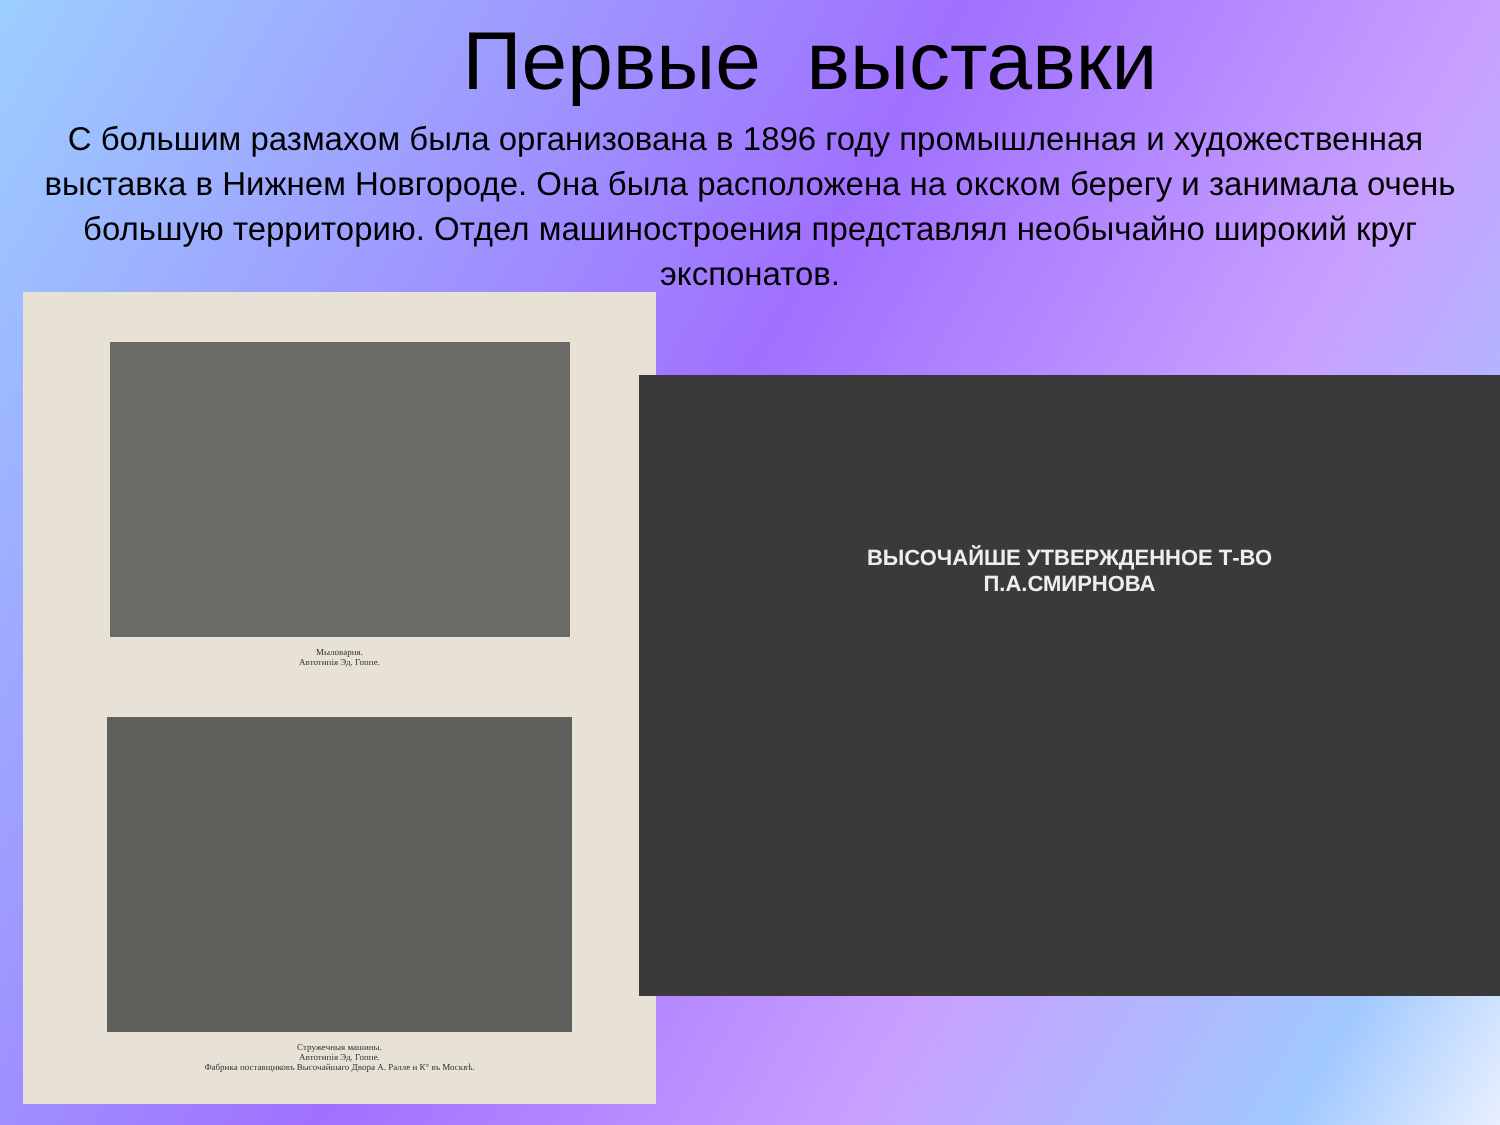Первые выставки
С большим размахом была организована в 1896 году промышленная и художественная выставка в Нижнем Новгороде. Она была расположена на окском берегу и занимала очень большую территорию. Отдел машиностроения представлял необычайно широкий круг экспонатов.
Мыловарня.
Автотипія Эд. Гоппе.
Стружечныя машины.
Автотипія Эд. Гоппе.
Фабрика поставщиковъ Высочайшаго Двора А. Ралле и К° въ Москвѣ.
ВЫСОЧАЙШЕ УТВЕРЖДЕННОЕ Т-ВО
П.А.СМИРНОВА